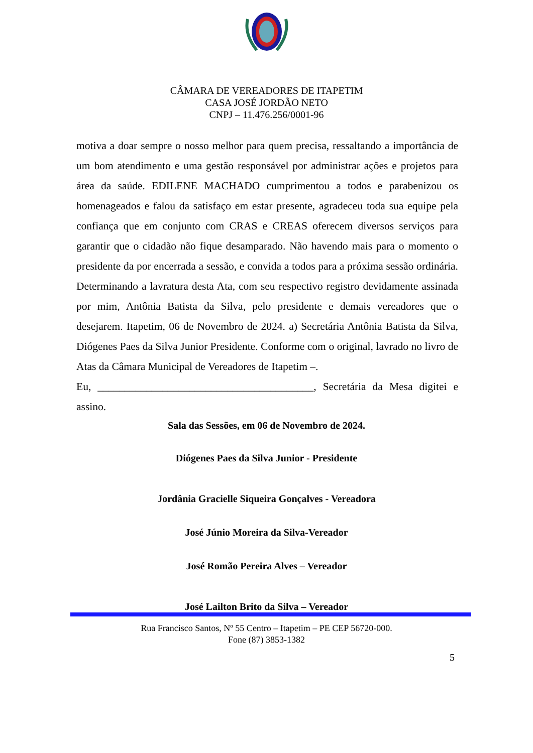CÂMARA DE VEREADORES DE ITAPETIM
CASA JOSÉ JORDÃO NETO
CNPJ – 11.476.256/0001-96
motiva a doar sempre o nosso melhor para quem precisa, ressaltando a importância de um bom atendimento e uma gestão responsável por administrar ações e projetos para área da saúde. EDILENE MACHADO cumprimentou a todos e parabenizou os homenageados e falou da satisfaço em estar presente, agradeceu toda sua equipe pela confiança que em conjunto com CRAS e CREAS oferecem diversos serviços para garantir que o cidadão não fique desamparado. Não havendo mais para o momento o presidente da por encerrada a sessão, e convida a todos para a próxima sessão ordinária. Determinando a lavratura desta Ata, com seu respectivo registro devidamente assinada por mim, Antônia Batista da Silva, pelo presidente e demais vereadores que o desejarem. Itapetim, 06 de Novembro de 2024. a) Secretária Antônia Batista da Silva, Diógenes Paes da Silva Junior Presidente. Conforme com o original, lavrado no livro de Atas da Câmara Municipal de Vereadores de Itapetim –.
Eu, ________________________________________, Secretária da Mesa digitei e assino.
Sala das Sessões, em 06 de Novembro de 2024.
Diógenes Paes da Silva Junior - Presidente
Jordânia Gracielle Siqueira Gonçalves - Vereadora
José Júnio Moreira da Silva-Vereador
José Romão Pereira Alves – Vereador
José Lailton Brito da Silva – Vereador
Rua Francisco Santos, Nº 55 Centro – Itapetim – PE CEP 56720-000.
Fone (87) 3853-1382
5